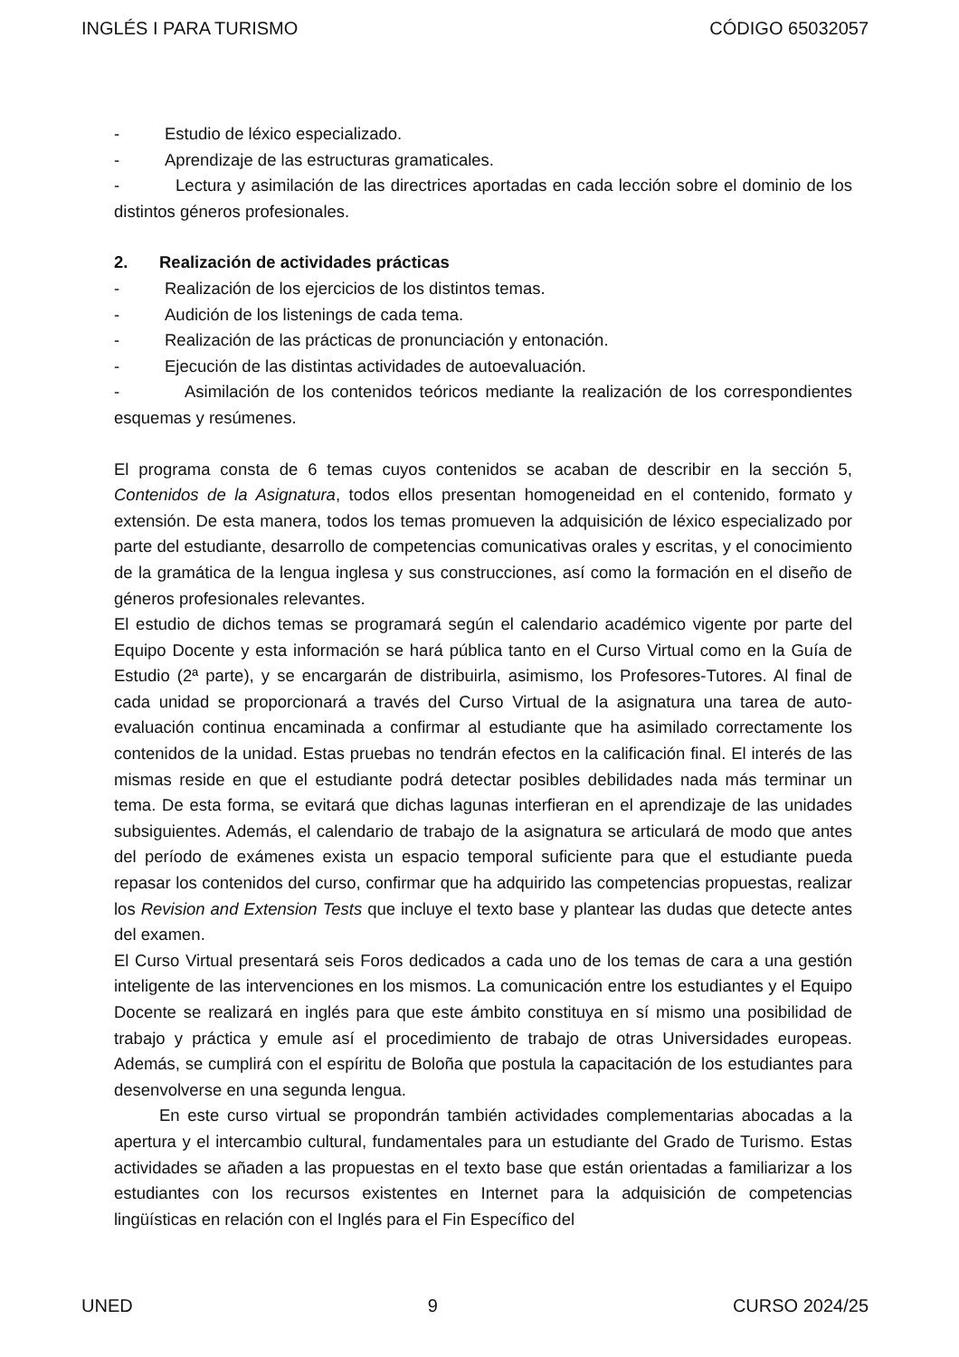INGLÉS I PARA TURISMO CÓDIGO 65032057
- Estudio de léxico especializado.
- Aprendizaje de las estructuras gramaticales.
- Lectura y asimilación de las directrices aportadas en cada lección sobre el dominio de los distintos géneros profesionales.
2. Realización de actividades prácticas
- Realización de los ejercicios de los distintos temas.
- Audición de los listenings de cada tema.
- Realización de las prácticas de pronunciación y entonación.
- Ejecución de las distintas actividades de autoevaluación.
- Asimilación de los contenidos teóricos mediante la realización de los correspondientes esquemas y resúmenes.
El programa consta de 6 temas cuyos contenidos se acaban de describir en la sección 5, Contenidos de la Asignatura, todos ellos presentan homogeneidad en el contenido, formato y extensión. De esta manera, todos los temas promueven la adquisición de léxico especializado por parte del estudiante, desarrollo de competencias comunicativas orales y escritas, y el conocimiento de la gramática de la lengua inglesa y sus construcciones, así como la formación en el diseño de géneros profesionales relevantes.
El estudio de dichos temas se programará según el calendario académico vigente por parte del Equipo Docente y esta información se hará pública tanto en el Curso Virtual como en la Guía de Estudio (2ª parte), y se encargarán de distribuirla, asimismo, los Profesores-Tutores. Al final de cada unidad se proporcionará a través del Curso Virtual de la asignatura una tarea de auto-evaluación continua encaminada a confirmar al estudiante que ha asimilado correctamente los contenidos de la unidad. Estas pruebas no tendrán efectos en la calificación final. El interés de las mismas reside en que el estudiante podrá detectar posibles debilidades nada más terminar un tema. De esta forma, se evitará que dichas lagunas interfieran en el aprendizaje de las unidades subsiguientes. Además, el calendario de trabajo de la asignatura se articulará de modo que antes del período de exámenes exista un espacio temporal suficiente para que el estudiante pueda repasar los contenidos del curso, confirmar que ha adquirido las competencias propuestas, realizar los Revision and Extension Tests que incluye el texto base y plantear las dudas que detecte antes del examen.
El Curso Virtual presentará seis Foros dedicados a cada uno de los temas de cara a una gestión inteligente de las intervenciones en los mismos. La comunicación entre los estudiantes y el Equipo Docente se realizará en inglés para que este ámbito constituya en sí mismo una posibilidad de trabajo y práctica y emule así el procedimiento de trabajo de otras Universidades europeas. Además, se cumplirá con el espíritu de Boloña que postula la capacitación de los estudiantes para desenvolverse en una segunda lengua.
En este curso virtual se propondrán también actividades complementarias abocadas a la apertura y el intercambio cultural, fundamentales para un estudiante del Grado de Turismo. Estas actividades se añaden a las propuestas en el texto base que están orientadas a familiarizar a los estudiantes con los recursos existentes en Internet para la adquisición de competencias lingüísticas en relación con el Inglés para el Fin Específico del
UNED 9 CURSO 2024/25